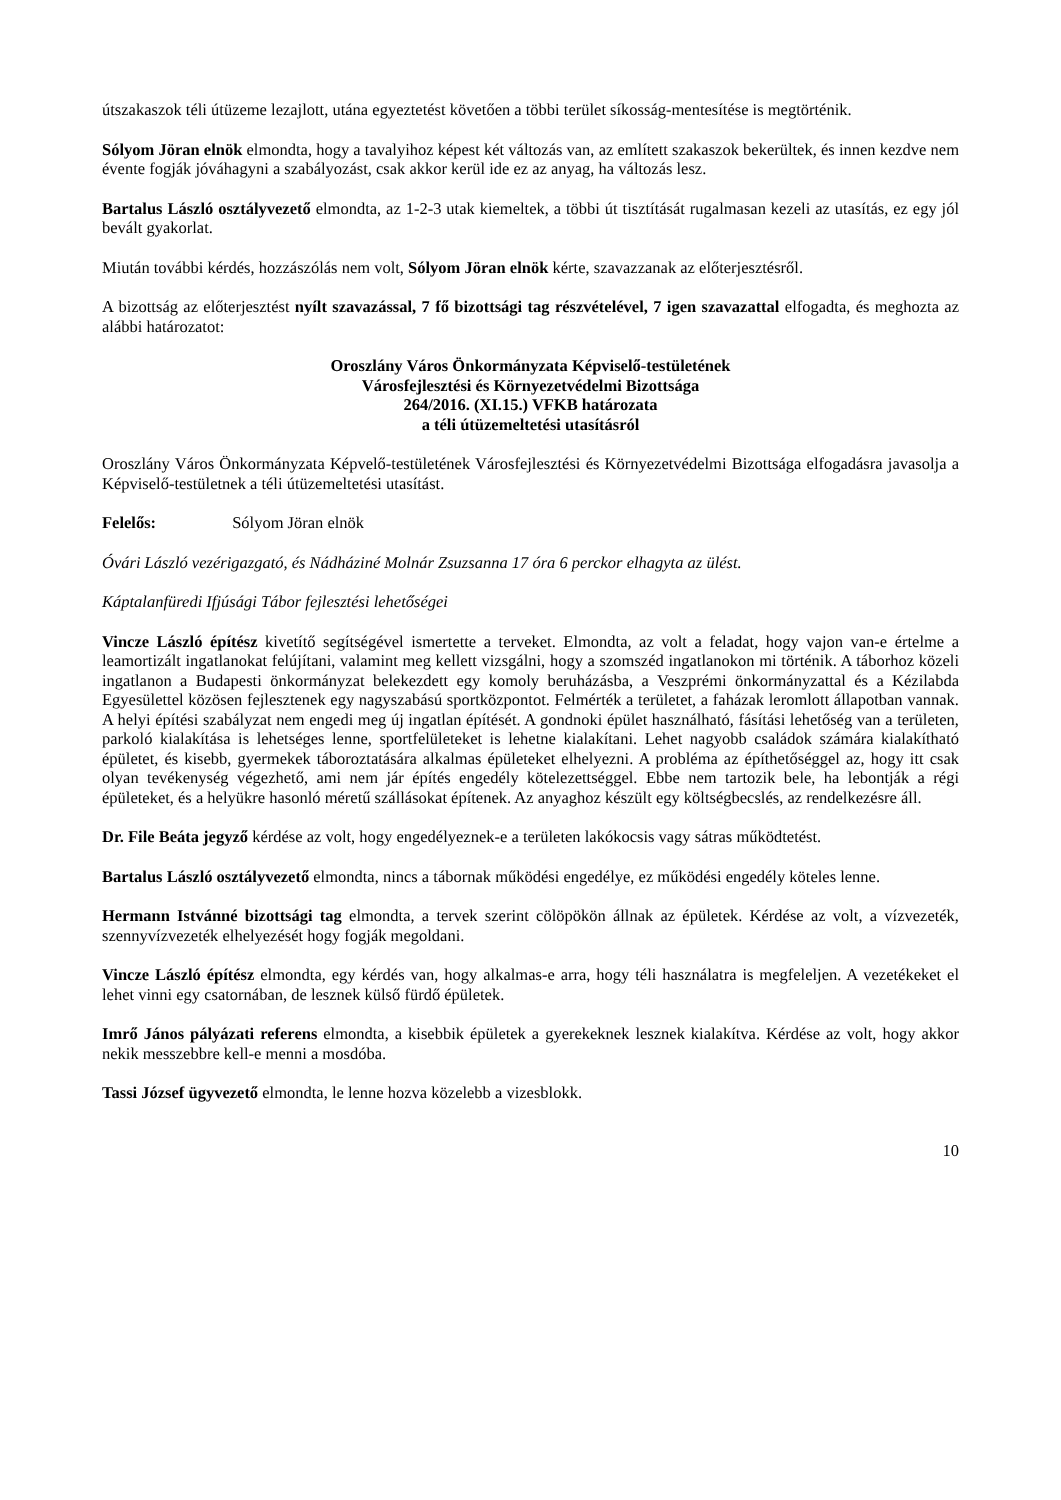útszakaszok téli útüzeme lezajlott, utána egyeztetést követően a többi terület síkosság-mentesítése is megtörténik.
Sólyom Jöran elnök elmondta, hogy a tavalyihoz képest két változás van, az említett szakaszok bekerültek, és innen kezdve nem évente fogják jóváhagyni a szabályozást, csak akkor kerül ide ez az anyag, ha változás lesz.
Bartalus László osztályvezető elmondta, az 1-2-3 utak kiemeltek, a többi út tisztítását rugalmasan kezeli az utasítás, ez egy jól bevált gyakorlat.
Miután további kérdés, hozzászólás nem volt, Sólyom Jöran elnök kérte, szavazzanak az előterjesztésről.
A bizottság az előterjesztést nyílt szavazással, 7 fő bizottsági tag részvételével, 7 igen szavazattal elfogadta, és meghozta az alábbi határozatot:
Oroszlány Város Önkormányzata Képviselő-testületének
Városfejlesztési és Környezetvédelmi Bizottsága
264/2016. (XI.15.) VFKB határozata
a téli útüzemeltetési utasításról
Oroszlány Város Önkormányzata Képvelő-testületének Városfejlesztési és Környezetvédelmi Bizottsága elfogadásra javasolja a Képviselő-testületnek a téli útüzemeltetési utasítást.
Felelős: Sólyom Jöran elnök
Óvári László vezérigazgató, és Nádháziné Molnár Zsuzsanna 17 óra 6 perckor elhagyta az ülést.
Káptalanfüredi Ifjúsági Tábor fejlesztési lehetőségei
Vincze László építész kivetítő segítségével ismertette a terveket. Elmondta, az volt a feladat, hogy vajon van-e értelme a leamortizált ingatlanokat felújítani, valamint meg kellett vizsgálni, hogy a szomszéd ingatlanokon mi történik. A táborhoz közeli ingatlanon a Budapesti önkormányzat belekezdett egy komoly beruházásba, a Veszprémi önkormányzattal és a Kézilabda Egyesülettel közösen fejlesztenek egy nagyszabású sportközpontot. Felmérték a területet, a faházak leromlott állapotban vannak. A helyi építési szabályzat nem engedi meg új ingatlan építését. A gondnoki épület használható, fásítási lehetőség van a területen, parkoló kialakítása is lehetséges lenne, sportfelületeket is lehetne kialakítani. Lehet nagyobb családok számára kialakítható épületet, és kisebb, gyermekek táboroztatására alkalmas épületeket elhelyezni. A probléma az építhetőséggel az, hogy itt csak olyan tevékenység végezhető, ami nem jár építés engedély kötelezettséggel. Ebbe nem tartozik bele, ha lebontják a régi épületeket, és a helyükre hasonló méretű szállásokat építenek. Az anyaghoz készült egy költségbecslés, az rendelkezésre áll.
Dr. File Beáta jegyző kérdése az volt, hogy engedélyeznek-e a területen lakókocsis vagy sátras működtetést.
Bartalus László osztályvezető elmondta, nincs a tábornak működési engedélye, ez működési engedély köteles lenne.
Hermann Istvánné bizottsági tag elmondta, a tervek szerint cölöpökön állnak az épületek. Kérdése az volt, a vízvezeték, szennyvízvezeték elhelyezését hogy fogják megoldani.
Vincze László építész elmondta, egy kérdés van, hogy alkalmas-e arra, hogy téli használatra is megfeleljen. A vezetékeket el lehet vinni egy csatornában, de lesznek külső fürdő épületek.
Imrő János pályázati referens elmondta, a kisebbik épületek a gyerekeknek lesznek kialakítva. Kérdése az volt, hogy akkor nekik messzebbre kell-e menni a mosdóba.
Tassi József ügyvezető elmondta, le lenne hozva közelebb a vizesblokk.
10